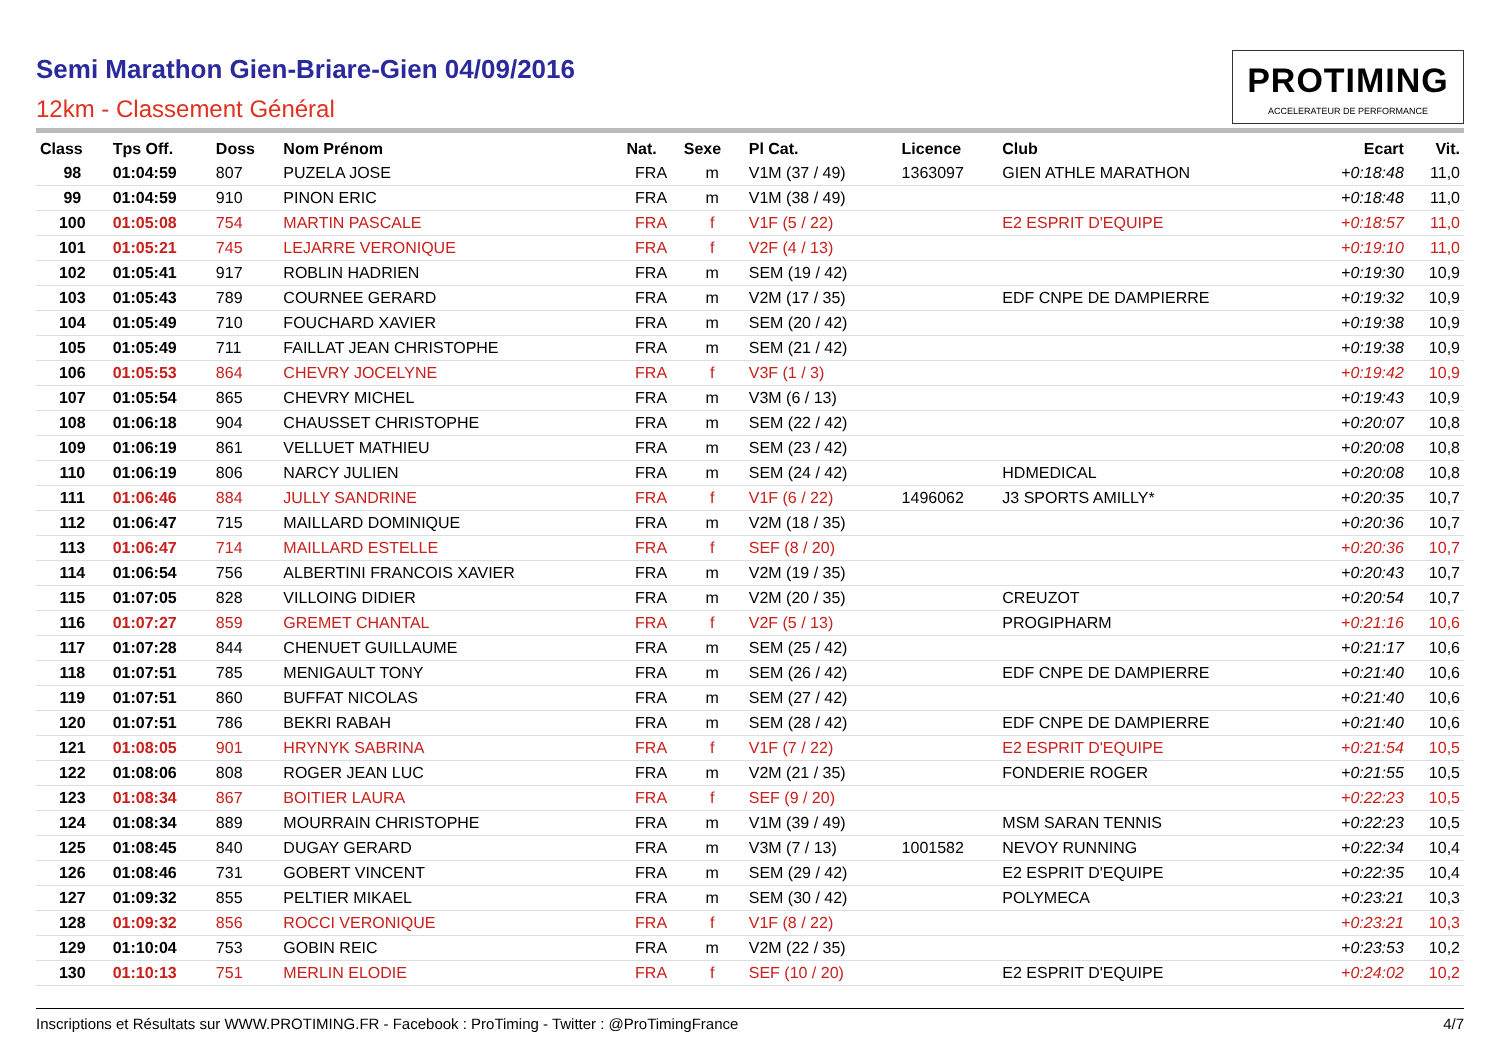Semi Marathon Gien-Briare-Gien 04/09/2016
12km - Classement Général
PROTIMING
ACCELERATEUR DE PERFORMANCE
| Class | Tps Off. | Doss | Nom Prénom | Nat. | Sexe | Pl Cat. | Licence | Club | Ecart | Vit. |
| --- | --- | --- | --- | --- | --- | --- | --- | --- | --- | --- |
| 98 | 01:04:59 | 807 | PUZELA JOSE | FRA | m | V1M (37 / 49) | 1363097 | GIEN ATHLE MARATHON | +0:18:48 | 11,0 |
| 99 | 01:04:59 | 910 | PINON ERIC | FRA | m | V1M (38 / 49) | | | +0:18:48 | 11,0 |
| 100 | 01:05:08 | 754 | MARTIN PASCALE | FRA | f | V1F (5 / 22) | | E2 ESPRIT D'EQUIPE | +0:18:57 | 11,0 |
| 101 | 01:05:21 | 745 | LEJARRE VERONIQUE | FRA | f | V2F (4 / 13) | | | +0:19:10 | 11,0 |
| 102 | 01:05:41 | 917 | ROBLIN HADRIEN | FRA | m | SEM (19 / 42) | | | +0:19:30 | 10,9 |
| 103 | 01:05:43 | 789 | COURNEE GERARD | FRA | m | V2M (17 / 35) | | EDF CNPE DE DAMPIERRE | +0:19:32 | 10,9 |
| 104 | 01:05:49 | 710 | FOUCHARD XAVIER | FRA | m | SEM (20 / 42) | | | +0:19:38 | 10,9 |
| 105 | 01:05:49 | 711 | FAILLAT JEAN CHRISTOPHE | FRA | m | SEM (21 / 42) | | | +0:19:38 | 10,9 |
| 106 | 01:05:53 | 864 | CHEVRY JOCELYNE | FRA | f | V3F (1 / 3) | | | +0:19:42 | 10,9 |
| 107 | 01:05:54 | 865 | CHEVRY MICHEL | FRA | m | V3M (6 / 13) | | | +0:19:43 | 10,9 |
| 108 | 01:06:18 | 904 | CHAUSSET CHRISTOPHE | FRA | m | SEM (22 / 42) | | | +0:20:07 | 10,8 |
| 109 | 01:06:19 | 861 | VELLUET MATHIEU | FRA | m | SEM (23 / 42) | | | +0:20:08 | 10,8 |
| 110 | 01:06:19 | 806 | NARCY JULIEN | FRA | m | SEM (24 / 42) | | HDMEDICAL | +0:20:08 | 10,8 |
| 111 | 01:06:46 | 884 | JULLY SANDRINE | FRA | f | V1F (6 / 22) | 1496062 | J3 SPORTS AMILLY* | +0:20:35 | 10,7 |
| 112 | 01:06:47 | 715 | MAILLARD DOMINIQUE | FRA | m | V2M (18 / 35) | | | +0:20:36 | 10,7 |
| 113 | 01:06:47 | 714 | MAILLARD ESTELLE | FRA | f | SEF (8 / 20) | | | +0:20:36 | 10,7 |
| 114 | 01:06:54 | 756 | ALBERTINI FRANCOIS XAVIER | FRA | m | V2M (19 / 35) | | | +0:20:43 | 10,7 |
| 115 | 01:07:05 | 828 | VILLOING DIDIER | FRA | m | V2M (20 / 35) | | CREUZOT | +0:20:54 | 10,7 |
| 116 | 01:07:27 | 859 | GREMET CHANTAL | FRA | f | V2F (5 / 13) | | PROGIPHARM | +0:21:16 | 10,6 |
| 117 | 01:07:28 | 844 | CHENUET GUILLAUME | FRA | m | SEM (25 / 42) | | | +0:21:17 | 10,6 |
| 118 | 01:07:51 | 785 | MENIGAULT TONY | FRA | m | SEM (26 / 42) | | EDF CNPE DE DAMPIERRE | +0:21:40 | 10,6 |
| 119 | 01:07:51 | 860 | BUFFAT NICOLAS | FRA | m | SEM (27 / 42) | | | +0:21:40 | 10,6 |
| 120 | 01:07:51 | 786 | BEKRI RABAH | FRA | m | SEM (28 / 42) | | EDF CNPE DE DAMPIERRE | +0:21:40 | 10,6 |
| 121 | 01:08:05 | 901 | HRYNYK SABRINA | FRA | f | V1F (7 / 22) | | E2 ESPRIT D'EQUIPE | +0:21:54 | 10,5 |
| 122 | 01:08:06 | 808 | ROGER JEAN LUC | FRA | m | V2M (21 / 35) | | FONDERIE ROGER | +0:21:55 | 10,5 |
| 123 | 01:08:34 | 867 | BOITIER LAURA | FRA | f | SEF (9 / 20) | | | +0:22:23 | 10,5 |
| 124 | 01:08:34 | 889 | MOURRAIN CHRISTOPHE | FRA | m | V1M (39 / 49) | | MSM SARAN TENNIS | +0:22:23 | 10,5 |
| 125 | 01:08:45 | 840 | DUGAY GERARD | FRA | m | V3M (7 / 13) | 1001582 | NEVOY RUNNING | +0:22:34 | 10,4 |
| 126 | 01:08:46 | 731 | GOBERT VINCENT | FRA | m | SEM (29 / 42) | | E2 ESPRIT D'EQUIPE | +0:22:35 | 10,4 |
| 127 | 01:09:32 | 855 | PELTIER MIKAEL | FRA | m | SEM (30 / 42) | | POLYMECA | +0:23:21 | 10,3 |
| 128 | 01:09:32 | 856 | ROCCI VERONIQUE | FRA | f | V1F (8 / 22) | | | +0:23:21 | 10,3 |
| 129 | 01:10:04 | 753 | GOBIN REIC | FRA | m | V2M (22 / 35) | | | +0:23:53 | 10,2 |
| 130 | 01:10:13 | 751 | MERLIN ELODIE | FRA | f | SEF (10 / 20) | | E2 ESPRIT D'EQUIPE | +0:24:02 | 10,2 |
Inscriptions et Résultats sur WWW.PROTIMING.FR - Facebook : ProTiming - Twitter : @ProTimingFrance 4/7